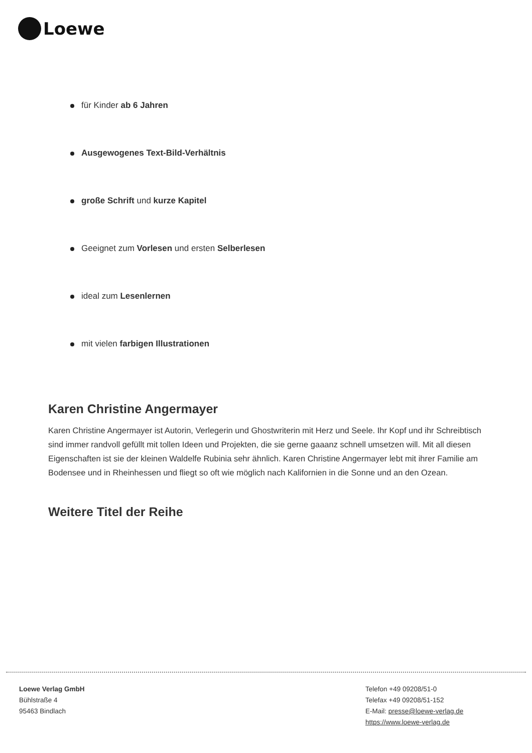Loewe
für Kinder ab 6 Jahren
Ausgewogenes Text-Bild-Verhältnis
große Schrift und kurze Kapitel
Geeignet zum Vorlesen und ersten Selberlesen
ideal zum Lesenlernen
mit vielen farbigen Illustrationen
Karen Christine Angermayer
Karen Christine Angermayer ist Autorin, Verlegerin und Ghostwriterin mit Herz und Seele. Ihr Kopf und ihr Schreibtisch sind immer randvoll gefüllt mit tollen Ideen und Projekten, die sie gerne gaaanz schnell umsetzen will. Mit all diesen Eigenschaften ist sie der kleinen Waldelfe Rubinia sehr ähnlich. Karen Christine Angermayer lebt mit ihrer Familie am Bodensee und in Rheinhessen und fliegt so oft wie möglich nach Kalifornien in die Sonne und an den Ozean.
Weitere Titel der Reihe
Loewe Verlag GmbH
Bühlstraße 4
95463 Bindlach
Telefon +49 09208/51-0
Telefax +49 09208/51-152
E-Mail: presse@loewe-verlag.de
https://www.loewe-verlag.de